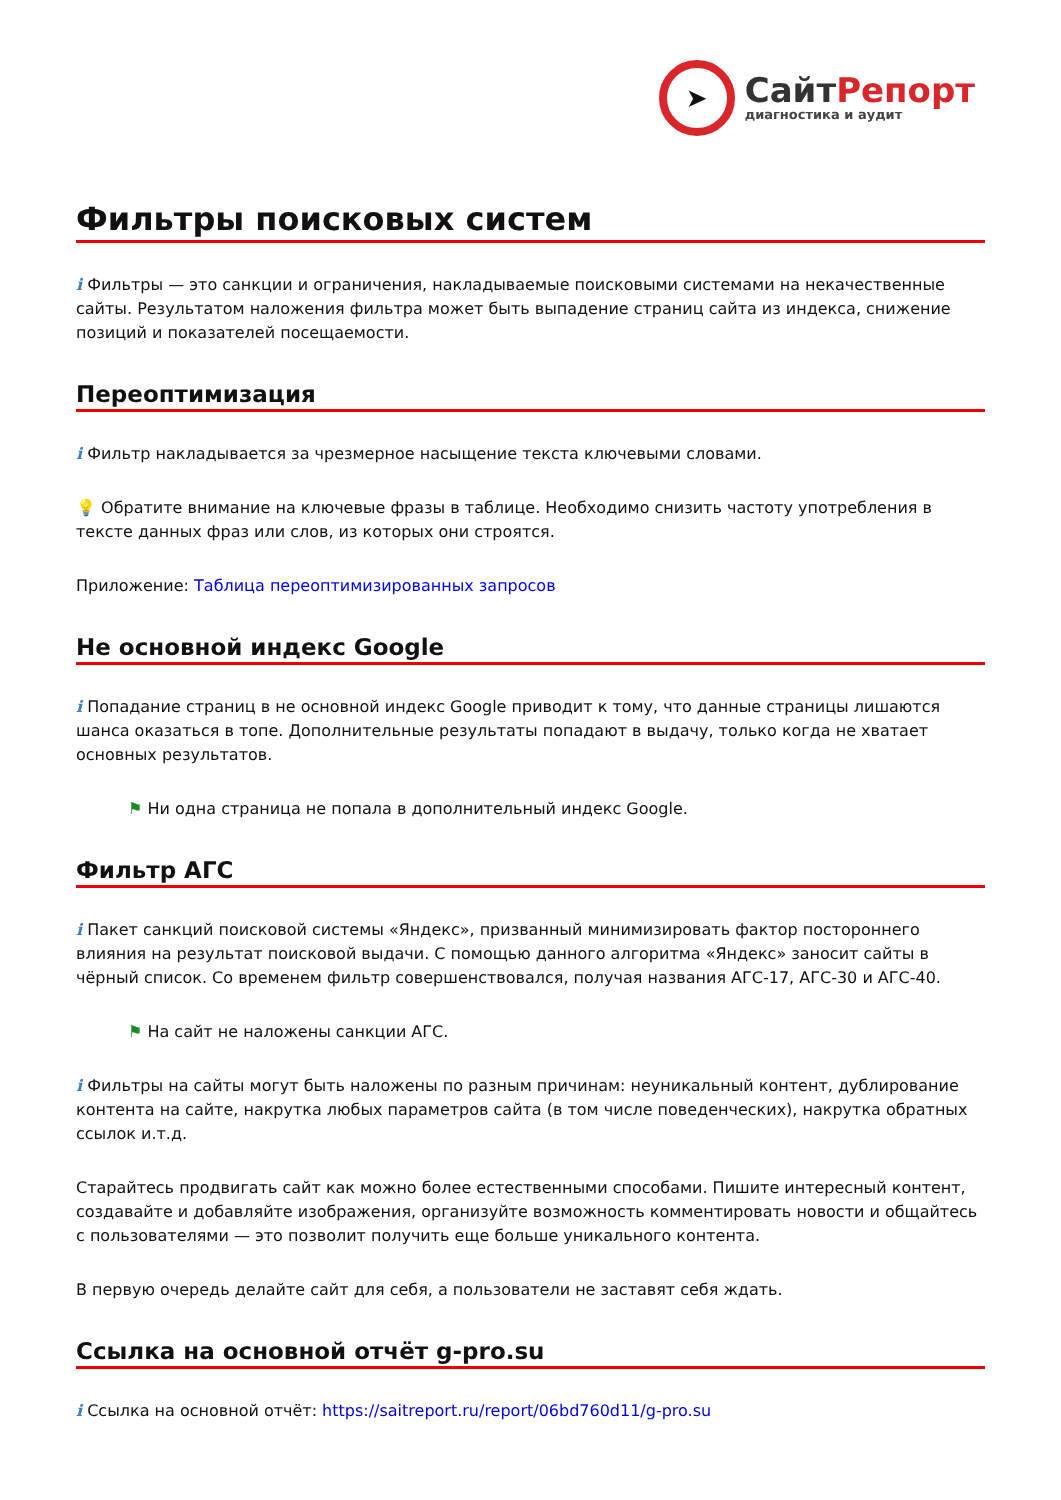➤
Сайт Репорт
диагностика и аудит
Фильтры поисковых систем
i Фильтры — это санкции и ограничения, накладываемые поисковыми системами на некачественные сайты. Результатом наложения фильтра может быть выпадение страниц сайта из индекса, снижение позиций и показателей посещаемости.
Переоптимизация
i Фильтр накладывается за чрезмерное насыщение текста ключевыми словами.
💡 Обратите внимание на ключевые фразы в таблице. Необходимо снизить частоту употребления в тексте данных фраз или слов, из которых они строятся.
Приложение: Таблица переоптимизированных запросов
Не основной индекс Google
i Попадание страниц в не основной индекс Google приводит к тому, что данные страницы лишаются шанса оказаться в топе. Дополнительные результаты попадают в выдачу, только когда не хватает основных результатов.
⚑ Ни одна страница не попала в дополнительный индекс Google.
Фильтр АГС
i Пакет санкций поисковой системы «Яндекс», призванный минимизировать фактор постороннего влияния на результат поисковой выдачи. С помощью данного алгоритма «Яндекс» заносит сайты в чёрный список. Со временем фильтр совершенствовался, получая названия АГС-17, АГС-30 и АГС-40.
⚑ На сайт не наложены санкции АГС.
i Фильтры на сайты могут быть наложены по разным причинам: неуникальный контент, дублирование контента на сайте, накрутка любых параметров сайта (в том числе поведенческих), накрутка обратных ссылок и.т.д.
Старайтесь продвигать сайт как можно более естественными способами. Пишите интересный контент, создавайте и добавляйте изображения, организуйте возможность комментировать новости и общайтесь с пользователями — это позволит получить еще больше уникального контента.
В первую очередь делайте сайт для себя, а пользователи не заставят себя ждать.
Ссылка на основной отчёт g-pro.su
i Ссылка на основной отчёт: https://saitreport.ru/report/06bd760d11/g-pro.su